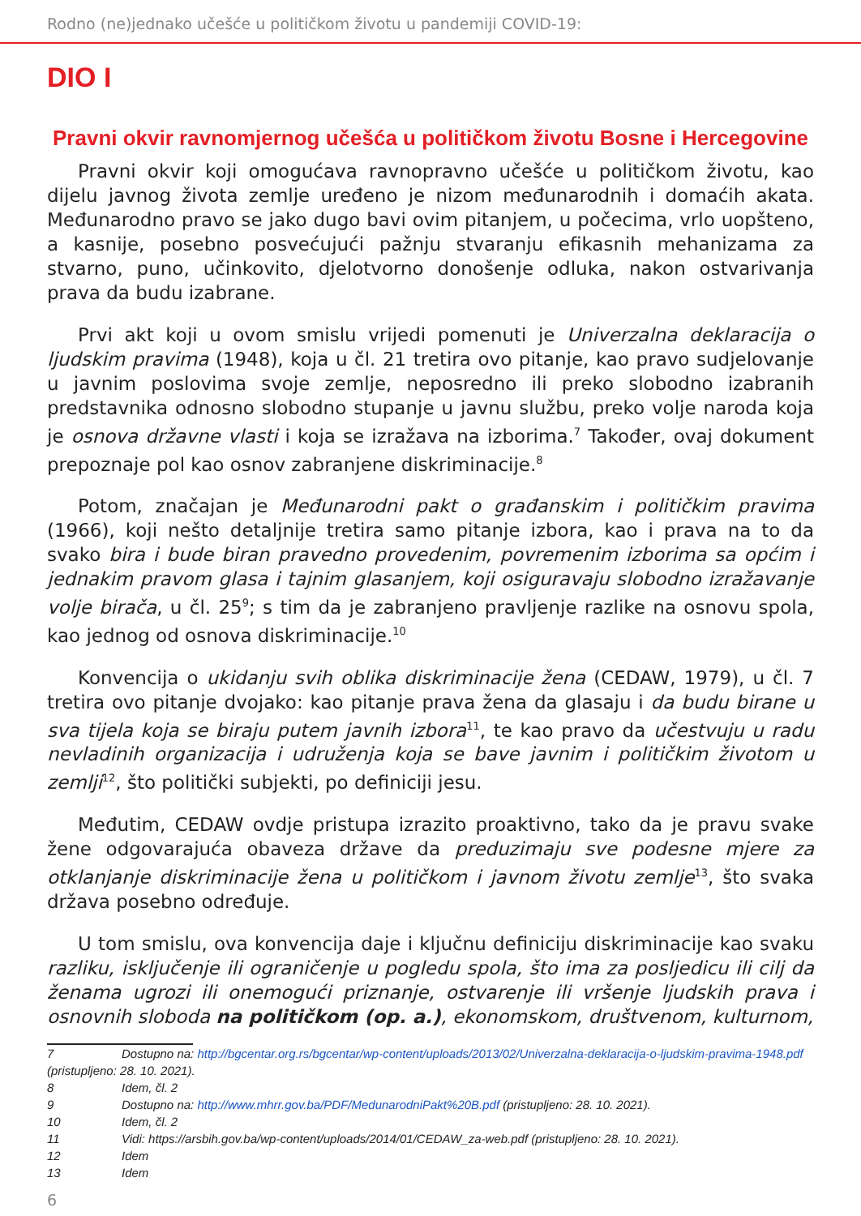Rodno (ne)jednako učešće u političkom životu u pandemiji COVID-19:
DIO I
Pravni okvir ravnomjernog učešća u političkom životu Bosne i Hercegovine
Pravni okvir koji omogućava ravnopravno učešće u političkom životu, kao dijelu javnog života zemlje uređeno je nizom međunarodnih i domaćih akata. Međunarodno pravo se jako dugo bavi ovim pitanjem, u počecima, vrlo uopšteno, a kasnije, posebno posvećujući pažnju stvaranju efikasnih mehanizama za stvarno, puno, učinkovito, djelotvorno donošenje odluka, nakon ostvarivanja prava da budu izabrane.
Prvi akt koji u ovom smislu vrijedi pomenuti je Univerzalna deklaracija o ljudskim pravima (1948), koja u čl. 21 tretira ovo pitanje, kao pravo sudjelovanje u javnim poslovima svoje zemlje, neposredno ili preko slobodno izabranih predstavnika odnosno slobodno stupanje u javnu službu, preko volje naroda koja je osnova državne vlasti i koja se izražava na izborima.<sup>7</sup> Također, ovaj dokument prepoznaje pol kao osnov zabranjene diskriminacije.<sup>8</sup>
Potom, značajan je Međunarodni pakt o građanskim i političkim pravima (1966), koji nešto detaljnije tretira samo pitanje izbora, kao i prava na to da svako bira i bude biran pravedno provedenim, povremenim izborima sa općim i jednakim pravom glasa i tajnim glasanjem, koji osiguravaju slobodno izražavanje volje birača, u čl. 25<sup>9</sup>; s tim da je zabranjeno pravljenje razlike na osnovu spola, kao jednog od osnova diskriminacije.<sup>10</sup>
Konvencija o ukidanju svih oblika diskriminacije žena (CEDAW, 1979), u čl. 7 tretira ovo pitanje dvojako: kao pitanje prava žena da glasaju i da budu birane u sva tijela koja se biraju putem javnih izbora<sup>11</sup>, te kao pravo da učestvuju u radu nevladinih organizacija i udruženja koja se bave javnim i političkim životom u zemlji<sup>12</sup>, što politički subjekti, po definiciji jesu.
Međutim, CEDAW ovdje pristupa izrazito proaktivno, tako da je pravu svake žene odgovarajuća obaveza države da preduzimaju sve podesne mjere za otklanjanje diskriminacije žena u političkom i javnom životu zemlje<sup>13</sup>, što svaka država posebno određuje.
U tom smislu, ova konvencija daje i ključnu definiciju diskriminacije kao svaku razliku, isključenje ili ograničenje u pogledu spola, što ima za posljedicu ili cilj da ženama ugrozi ili onemogući priznanje, ostvarenje ili vršenje ljudskih prava i osnovnih sloboda na političkom (op. a.), ekonomskom, društvenom, kulturnom,
7 Dostupno na: http://bgcentar.org.rs/bgcentar/wp-content/uploads/2013/02/Univerzalna-deklaracija-o-ljudskim-pravima-1948.pdf
(pristupljeno: 28. 10. 2021).
8 Idem, čl. 2
9 Dostupno na: http://www.mhrr.gov.ba/PDF/MedunarodniPakt%20B.pdf (pristupljeno: 28. 10. 2021).
10 Idem, čl. 2
11 Vidi: https://arsbih.gov.ba/wp-content/uploads/2014/01/CEDAW_za-web.pdf (pristupljeno: 28. 10. 2021).
12 Idem
13 Idem
6